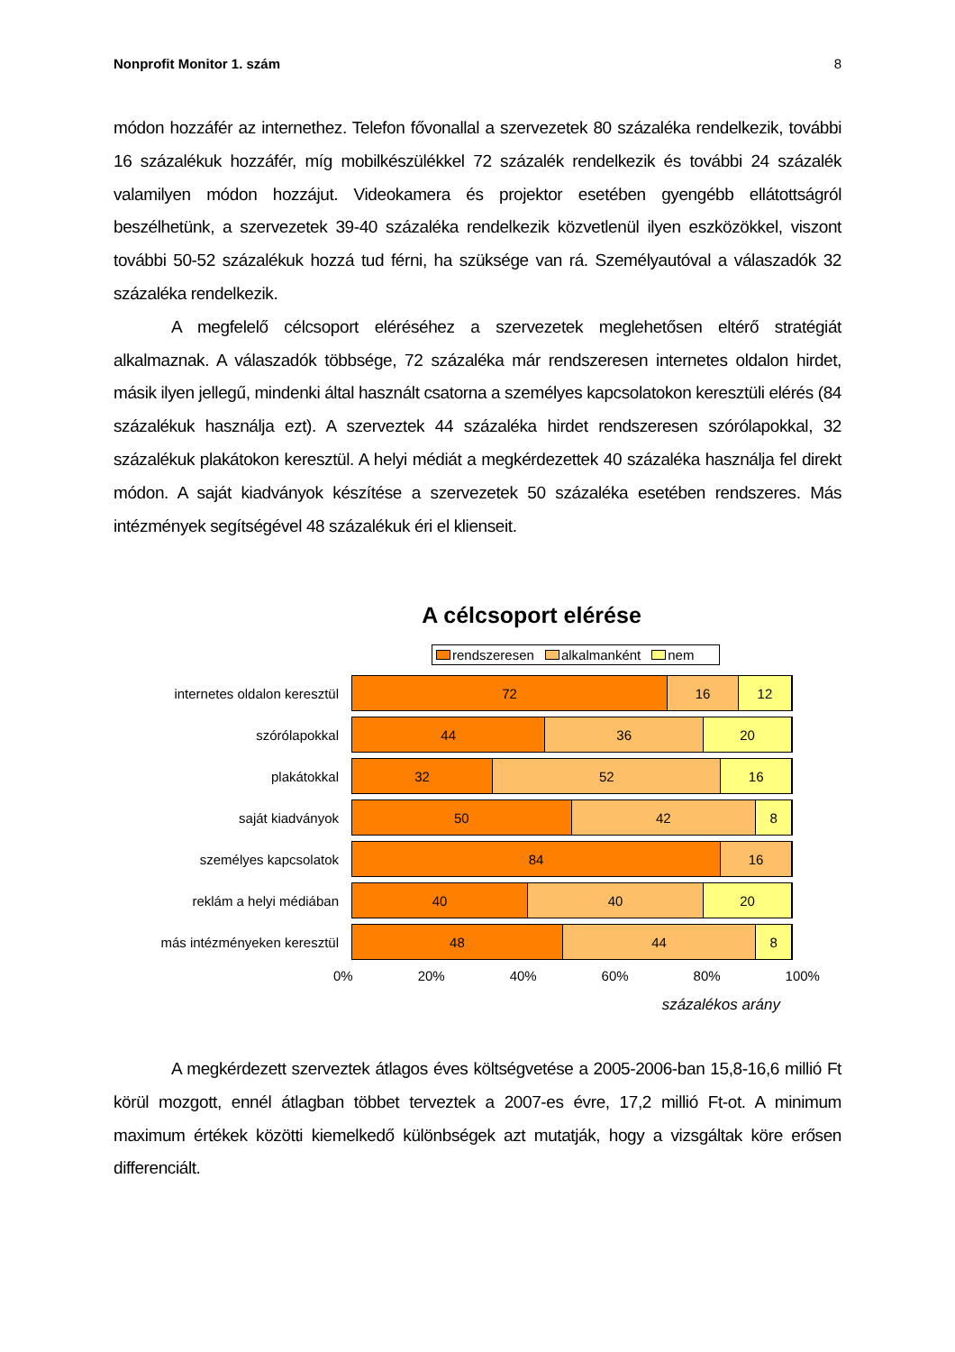Nonprofit Monitor 1. szám 8
módon hozzáfér az internethez. Telefon fővonallal a szervezetek 80 százaléka rendelkezik, további 16 százalékuk hozzáfér, míg mobilkészülékkel 72 százalék rendelkezik és további 24 százalék valamilyen módon hozzájut. Videokamera és projektor esetében gyengébb ellátottságról beszélhetünk, a szervezetek 39-40 százaléka rendelkezik közvetlenül ilyen eszközökkel, viszont további 50-52 százalékuk hozzá tud férni, ha szüksége van rá. Személyautóval a válaszadók 32 százaléka rendelkezik.
A megfelelő célcsoport eléréséhez a szervezetek meglehetősen eltérő stratégiát alkalmaznak. A válaszadók többsége, 72 százaléka már rendszeresen internetes oldalon hirdet, másik ilyen jellegű, mindenki által használt csatorna a személyes kapcsolatokon keresztüli elérés (84 százalékuk használja ezt). A szerveztek 44 százaléka hirdet rendszeresen szórólapokkal, 32 százalékuk plakátokon keresztül. A helyi médiát a megkérdezettek 40 százaléka használja fel direkt módon. A saját kiadványok készítése a szervezetek 50 százaléka esetében rendszeres. Más intézmények segítségével 48 százalékuk éri el klienseit.
A célcsoport elérése
rendszeresen alkalmanként nem
internetes oldalon keresztül
72 16 12
szórólapokkal
44 36 20
plakátokkal
32 52 16
saját kiadványok
50 42 8
személyes kapcsolatok
84 16
reklám a helyi médiában
40 40 20
más intézményeken keresztül
48 44 8
0% 20% 40% 60% 80% 100%
százalékos arány
A megkérdezett szerveztek átlagos éves költségvetése a 2005-2006-ban 15,8-16,6 millió Ft körül mozgott, ennél átlagban többet terveztek a 2007-es évre, 17,2 millió Ft-ot. A minimum maximum értékek közötti kiemelkedő különbségek azt mutatják, hogy a vizsgáltak köre erősen differenciált.